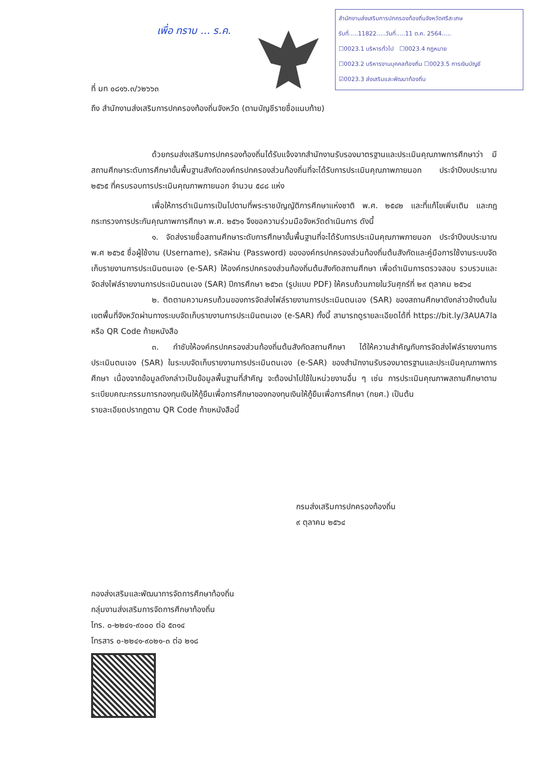เพื่อ ทราบ ... ร.ค.
สำนักงานส่งเสริมการปกครองท้องถิ่นจังหวัดศรีสะเกษ
รับที่.....11822.....วันที่.....11 ต.ค. 2564.....
☐0023.1 บริหารทั่วไป ☐0023.4 กฎหมาย
☐0023.2 บริหารงานบุคคลท้องถิ่น ☐0023.5 การเงินบัญชี
☑0023.3 ส่งเสริมและพัฒนาท้องถิ่น
ที่ มท ๐๘๑๖.๓/ว๒๖๖๓
ถึง สำนักงานส่งเสริมการปกครองท้องถิ่นจังหวัด (ตามบัญชีรายชื่อแนบท้าย)
ด้วยกรมส่งเสริมการปกครองท้องถิ่นได้รับแจ้งจากสำนักงานรับรองมาตรฐานและประเมินคุณภาพการศึกษาว่า มีสถานศึกษาระดับการศึกษาขั้นพื้นฐานสังกัดองค์กรปกครองส่วนท้องถิ่นที่จะได้รับการประเมินคุณภาพภายนอก ประจำปีงบประมาณ ๒๕๖๕ ที่ครบรอบการประเมินคุณภาพภายนอก จำนวน ๕๘๘ แห่ง
เพื่อให้การดำเนินการเป็นไปตามที่พระราชบัญญัติการศึกษาแห่งชาติ พ.ศ. ๒๕๔๒ และที่แก้ไขเพิ่มเติม และกฎกระทรวงการประกันคุณภาพการศึกษา พ.ศ. ๒๕๖๑ จึงขอความร่วมมือจังหวัดดำเนินการ ดังนี้
๑. จัดส่งรายชื่อสถานศึกษาระดับการศึกษาขั้นพื้นฐานที่จะได้รับการประเมินคุณภาพภายนอก ประจำปีงบประมาณ พ.ศ ๒๕๖๕ ชื่อผู้ใช้งาน (Username), รหัสผ่าน (Password) ขององค์กรปกครองส่วนท้องถิ่นต้นสังกัดและคู่มือการใช้งานระบบจัดเก็บรายงานการประเมินตนเอง (e-SAR) ให้องค์กรปกครองส่วนท้องถิ่นต้นสังกัดสถานศึกษา เพื่อดำเนินการตรวจสอบ รวบรวมและจัดส่งไฟล์รายงานการประเมินตนเอง (SAR) ปีการศึกษา ๒๕๖๓ (รูปแบบ PDF) ให้ครบถ้วนภายในวันศุกร์ที่ ๒๙ ตุลาคม ๒๕๖๔
๒. ติดตามความครบถ้วนของการจัดส่งไฟล์รายงานการประเมินตนเอง (SAR) ของสถานศึกษาดังกล่าวข้างต้นในเขตพื้นที่จังหวัดผ่านทางระบบจัดเก็บรายงานการประเมินตนเอง (e-SAR) ทั้งนี้ สามารถดูรายละเอียดได้ที่ https://bit.ly/3AUA7la หรือ QR Code ท้ายหนังสือ
๓. กำชับให้องค์กรปกครองส่วนท้องถิ่นต้นสังกัดสถานศึกษา ได้ให้ความสำคัญกับการจัดส่งไฟล์รายงานการประเมินตนเอง (SAR) ในระบบจัดเก็บรายงานการประเมินตนเอง (e-SAR) ของสำนักงานรับรองมาตรฐานและประเมินคุณภาพการศึกษา เนื่องจากข้อมูลดังกล่าวเป็นข้อมูลพื้นฐานที่สำคัญ จะต้องนำไปใช้ในหน่วยงานอื่น ๆ เช่น การประเมินคุณภาพสถานศึกษาตามระเบียบคณะกรรมการกองทุนเงินให้กู้ยืมเพื่อการศึกษาของกองทุนเงินให้กู้ยืมเพื่อการศึกษา (กยศ.) เป็นต้น
รายละเอียดปรากฏตาม QR Code ท้ายหนังสือนี้
กรมส่งเสริมการปกครองท้องถิ่น
๙ ตุลาคม ๒๕๖๔
กองส่งเสริมและพัฒนาการจัดการศึกษาท้องถิ่น
กลุ่มงานส่งเสริมการจัดการศึกษาท้องถิ่น
โทร. ๐-๒๒๔๑-๙๐๐๐ ต่อ ๕๓๑๔
โทรสาร ๐-๒๒๔๑-๙๐๒๑-๓ ต่อ ๒๑๘